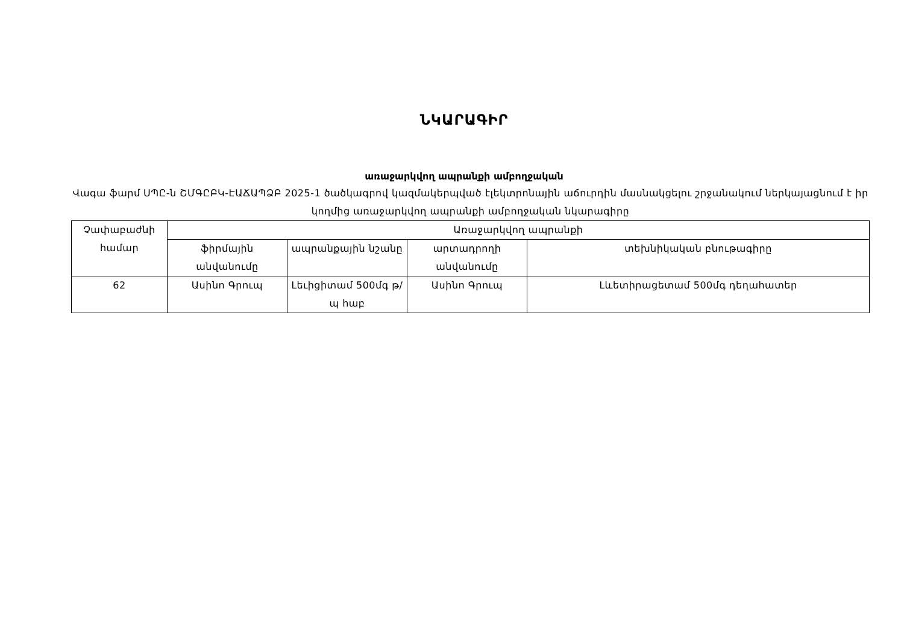ՆԿԱՐԱԳԻՐ
առաջարկվող ապրանքի ամբողջական
Վագա ֆարմ ՍՊԸ-ն ՇՄԳԸԲԿ-ԷԱՃԱՊՁԲ 2025-1 ծածկագրով կազմակերպված էլեկտրոնային աճուրդին մասնակցելու շրջանակում ներկայացնում է իր կողմից առաջարկվող ապրանքի ամբողջական նկարագիրը
| Չափաբաժնի համար | Առաջարկվող ապրանքի | | | |
| --- | --- | --- | --- | --- |
| | ֆիրմային անվանումը | ապրանքային նշանը | արտադրողի անվանումը | տեխնիկական բնութագիրը |
| 62 | Ասինո Գրուպ | Լեւիցիտամ 500մգ թ/պ հաբ | Ասինո Գրուպ | Լևետիրացետամ 500մգ դեղահատեր |